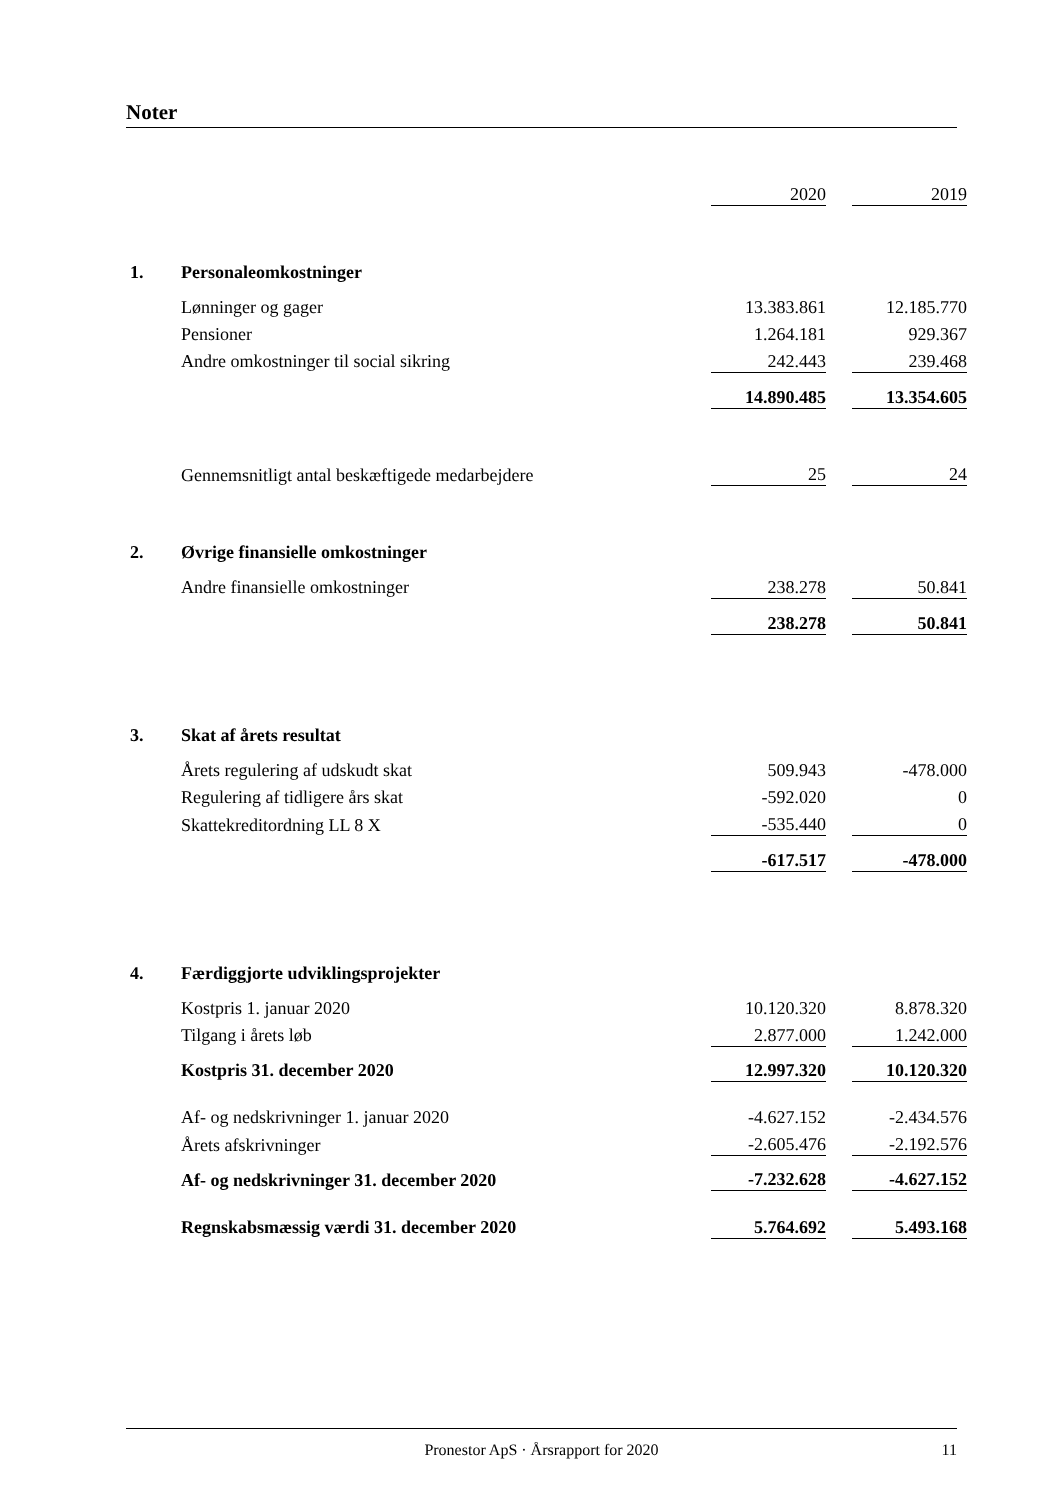Noter
| | | 2020 | | 2019 |
| 1. | Personaleomkostninger | | | |
| | Lønninger og gager | 13.383.861 | | 12.185.770 |
| | Pensioner | 1.264.181 | | 929.367 |
| | Andre omkostninger til social sikring | 242.443 | | 239.468 |
| | | 14.890.485 | | 13.354.605 |
| | Gennemsnitligt antal beskæftigede medarbejdere | 25 | | 24 |
| 2. | Øvrige finansielle omkostninger | | | |
| | Andre finansielle omkostninger | 238.278 | | 50.841 |
| | | 238.278 | | 50.841 |
| 3. | Skat af årets resultat | | | |
| | Årets regulering af udskudt skat | 509.943 | | -478.000 |
| | Regulering af tidligere års skat | -592.020 | | 0 |
| | Skattekreditordning LL 8 X | -535.440 | | 0 |
| | | -617.517 | | -478.000 |
| 4. | Færdiggjorte udviklingsprojekter | | | |
| | Kostpris 1. januar 2020 | 10.120.320 | | 8.878.320 |
| | Tilgang i årets løb | 2.877.000 | | 1.242.000 |
| | Kostpris 31. december 2020 | 12.997.320 | | 10.120.320 |
| | Af- og nedskrivninger 1. januar 2020 | -4.627.152 | | -2.434.576 |
| | Årets afskrivninger | -2.605.476 | | -2.192.576 |
| | Af- og nedskrivninger 31. december 2020 | -7.232.628 | | -4.627.152 |
| | Regnskabsmæssig værdi 31. december 2020 | 5.764.692 | | 5.493.168 |
Pronestor ApS · Årsrapport for 2020 11